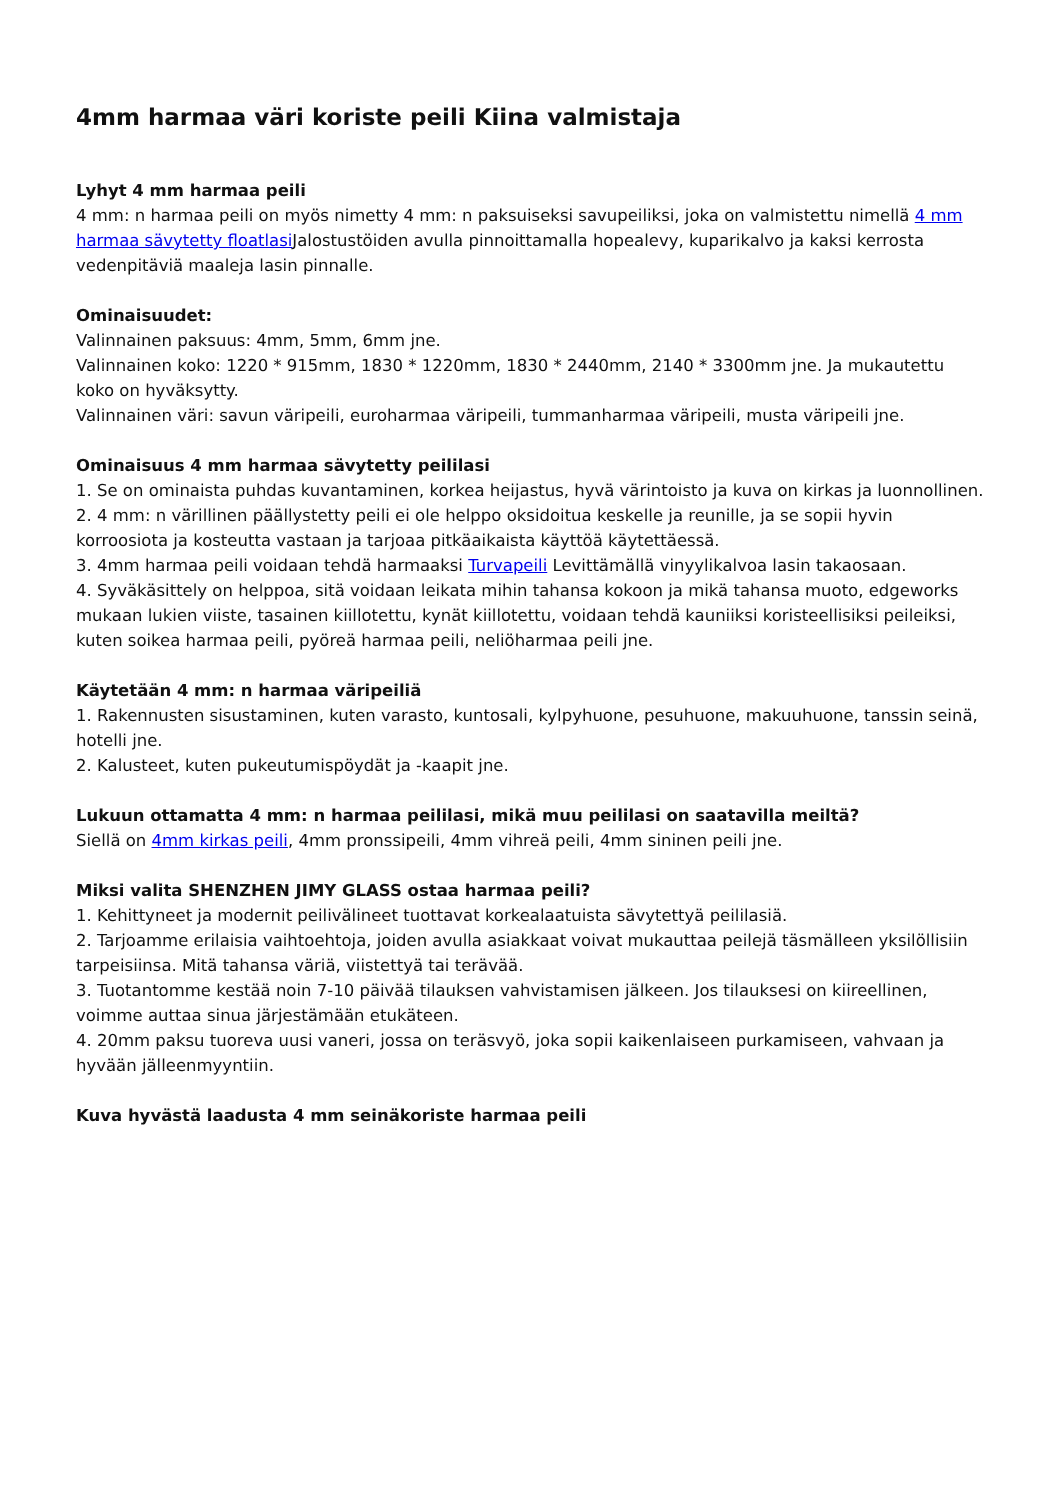4mm harmaa väri koriste peili Kiina valmistaja
Lyhyt 4 mm harmaa peili
4 mm: n harmaa peili on myös nimetty 4 mm: n paksuiseksi savupeiliksi, joka on valmistettu nimellä 4 mm harmaa sävytetty floatlasi Jalostustöiden avulla pinnoittamalla hopealevy, kuparikalvo ja kaksi kerrosta vedenpitäviä maaleja lasin pinnalle.
Ominaisuudet:
Valinnainen paksuus: 4mm, 5mm, 6mm jne.
Valinnainen koko: 1220 * 915mm, 1830 * 1220mm, 1830 * 2440mm, 2140 * 3300mm jne. Ja mukautettu koko on hyväksytty.
Valinnainen väri: savun väripeili, euroharmaa väripeili, tummanharmaa väripeili, musta väripeili jne.
Ominaisuus 4 mm harmaa sävytetty peililasi
1. Se on ominaista puhdas kuvantaminen, korkea heijastus, hyvä värintoisto ja kuva on kirkas ja luonnollinen.
2. 4 mm: n värillinen päällystetty peili ei ole helppo oksidoitua keskelle ja reunille, ja se sopii hyvin korroosiota ja kosteutta vastaan ja tarjoaa pitkäaikaista käyttöä käytettäessä.
3. 4mm harmaa peili voidaan tehdä harmaaksi Turvapeili Levittämällä vinyylikalvoa lasin takaosaan.
4. Syväkäsittely on helppoa, sitä voidaan leikata mihin tahansa kokoon ja mikä tahansa muoto, edgeworks mukaan lukien viiste, tasainen kiillotettu, kynät kiillotettu, voidaan tehdä kauniiksi koristeellisiksi peileiksi, kuten soikea harmaa peili, pyöreä harmaa peili, neliöharmaa peili jne.
Käytetään 4 mm: n harmaa väripeiliä
1. Rakennusten sisustaminen, kuten varasto, kuntosali, kylpyhuone, pesuhuone, makuuhuone, tanssin seinä, hotelli jne.
2. Kalusteet, kuten pukeutumispöydät ja -kaapit jne.
Lukuun ottamatta 4 mm: n harmaa peililasi, mikä muu peililasi on saatavilla meiltä?
Siellä on 4mm kirkas peili, 4mm pronssipeili, 4mm vihreä peili, 4mm sininen peili jne.
Miksi valita SHENZHEN JIMY GLASS ostaa harmaa peili?
1. Kehittyneet ja modernit peilivälineet tuottavat korkealaatuista sävytettyä peililasiä.
2. Tarjoamme erilaisia vaihtoehtoja, joiden avulla asiakkaat voivat mukauttaa peilejä täsmälleen yksilöllisiin tarpeisiinsa. Mitä tahansa väriä, viistettyä tai terävää.
3. Tuotantomme kestää noin 7-10 päivää tilauksen vahvistamisen jälkeen. Jos tilauksesi on kiireellinen, voimme auttaa sinua järjestämään etukäteen.
4. 20mm paksu tuoreva uusi vaneri, jossa on teräsvyö, joka sopii kaikenlaiseen purkamiseen, vahvaan ja hyvään jälleenmyyntiin.
Kuva hyvästä laadusta 4 mm seinäkoriste harmaa peili